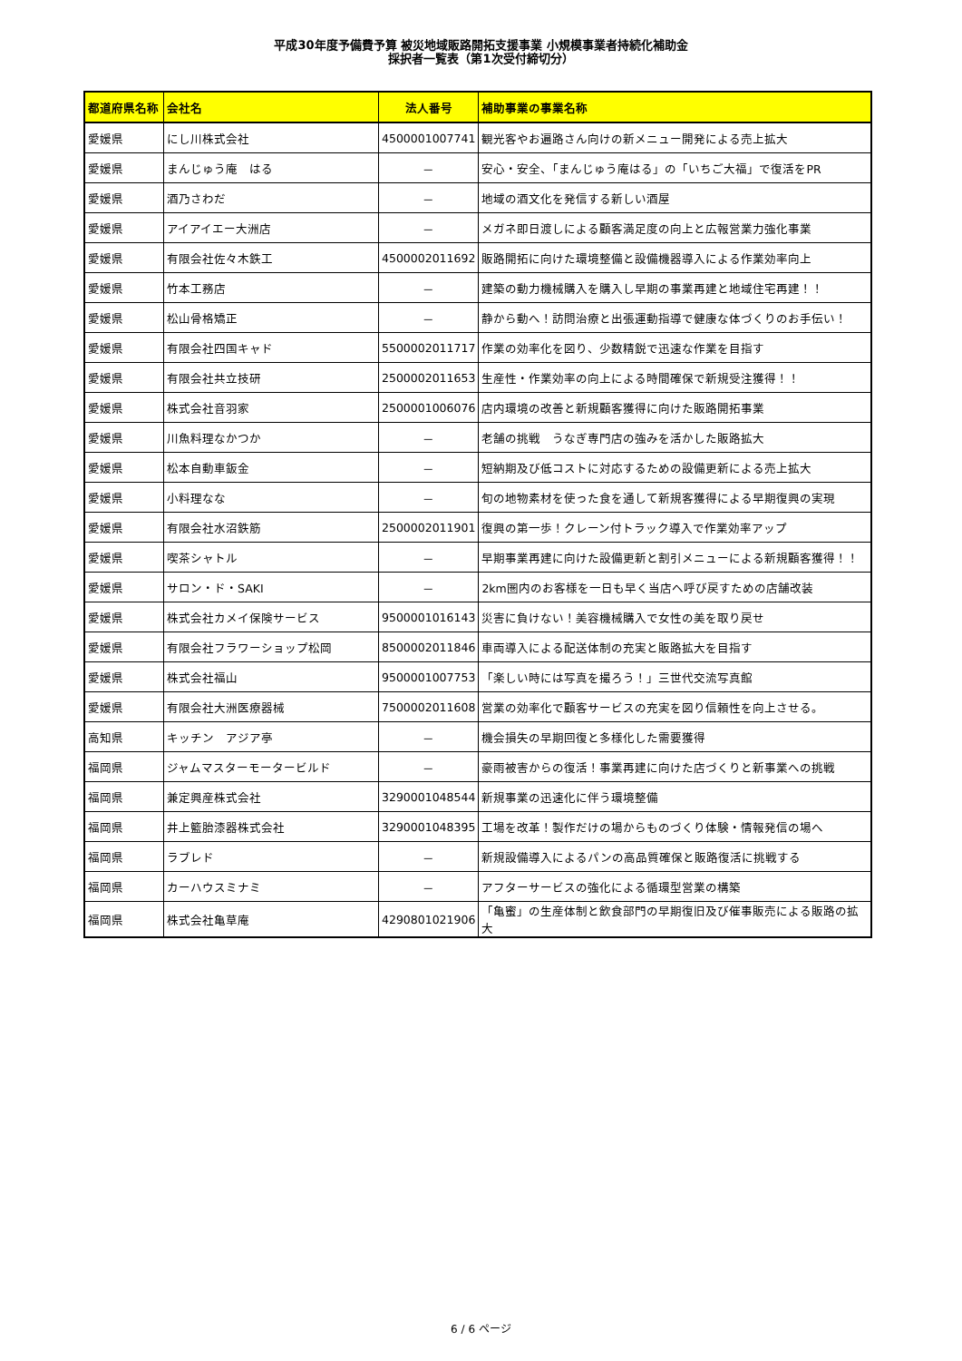平成30年度予備費予算 被災地域販路開拓支援事業 小規模事業者持続化補助金
採択者一覧表（第1次受付締切分）
| 都道府県名称 | 会社名 | 法人番号 | 補助事業の事業名称 |
| --- | --- | --- | --- |
| 愛媛県 | にし川株式会社 | 4500001007741 | 観光客やお遍路さん向けの新メニュー開発による売上拡大 |
| 愛媛県 | まんじゅう庵 はる | － | 安心・安全、「まんじゅう庵はる」の「いちご大福」で復活をPR |
| 愛媛県 | 酒乃さわだ | － | 地域の酒文化を発信する新しい酒屋 |
| 愛媛県 | アイアイエー大洲店 | － | メガネ即日渡しによる顧客満足度の向上と広報営業力強化事業 |
| 愛媛県 | 有限会社佐々木鉄工 | 4500002011692 | 販路開拓に向けた環境整備と設備機器導入による作業効率向上 |
| 愛媛県 | 竹本工務店 | － | 建築の動力機械購入を購入し早期の事業再建と地域住宅再建！！ |
| 愛媛県 | 松山骨格矯正 | － | 静から動へ！訪問治療と出張運動指導で健康な体づくりのお手伝い！ |
| 愛媛県 | 有限会社四国キャド | 5500002011717 | 作業の効率化を図り、少数精鋭で迅速な作業を目指す |
| 愛媛県 | 有限会社共立技研 | 2500002011653 | 生産性・作業効率の向上による時間確保で新規受注獲得！！ |
| 愛媛県 | 株式会社音羽家 | 2500001006076 | 店内環境の改善と新規顧客獲得に向けた販路開拓事業 |
| 愛媛県 | 川魚料理なかつか | － | 老舗の挑戦 うなぎ専門店の強みを活かした販路拡大 |
| 愛媛県 | 松本自動車鈑金 | － | 短納期及び低コストに対応するための設備更新による売上拡大 |
| 愛媛県 | 小料理なな | － | 旬の地物素材を使った食を通して新規客獲得による早期復興の実現 |
| 愛媛県 | 有限会社水沼鉄筋 | 2500002011901 | 復興の第一歩！クレーン付トラック導入で作業効率アップ |
| 愛媛県 | 喫茶シャトル | － | 早期事業再建に向けた設備更新と割引メニューによる新規顧客獲得！！ |
| 愛媛県 | サロン・ド・SAKI | － | 2km圏内のお客様を一日も早く当店へ呼び戻すための店舗改装 |
| 愛媛県 | 株式会社カメイ保険サービス | 9500001016143 | 災害に負けない！美容機械購入で女性の美を取り戻せ |
| 愛媛県 | 有限会社フラワーショップ松岡 | 8500002011846 | 車両導入による配送体制の充実と販路拡大を目指す |
| 愛媛県 | 株式会社福山 | 9500001007753 | 「楽しい時には写真を撮ろう！」三世代交流写真館 |
| 愛媛県 | 有限会社大洲医療器械 | 7500002011608 | 営業の効率化で顧客サービスの充実を図り信頼性を向上させる。 |
| 高知県 | キッチン アジア亭 | － | 機会損失の早期回復と多様化した需要獲得 |
| 福岡県 | ジャムマスターモータービルド | － | 豪雨被害からの復活！事業再建に向けた店づくりと新事業への挑戦 |
| 福岡県 | 兼定興産株式会社 | 3290001048544 | 新規事業の迅速化に伴う環境整備 |
| 福岡県 | 井上籃胎漆器株式会社 | 3290001048395 | 工場を改革！製作だけの場からものづくり体験・情報発信の場へ |
| 福岡県 | ラブレド | － | 新規設備導入によるパンの高品質確保と販路復活に挑戦する |
| 福岡県 | カーハウスミナミ | － | アフターサービスの強化による循環型営業の構築 |
| 福岡県 | 株式会社亀草庵 | 4290801021906 | 「亀蜜」の生産体制と飲食部門の早期復旧及び催事販売による販路の拡大 |
6 / 6 ページ